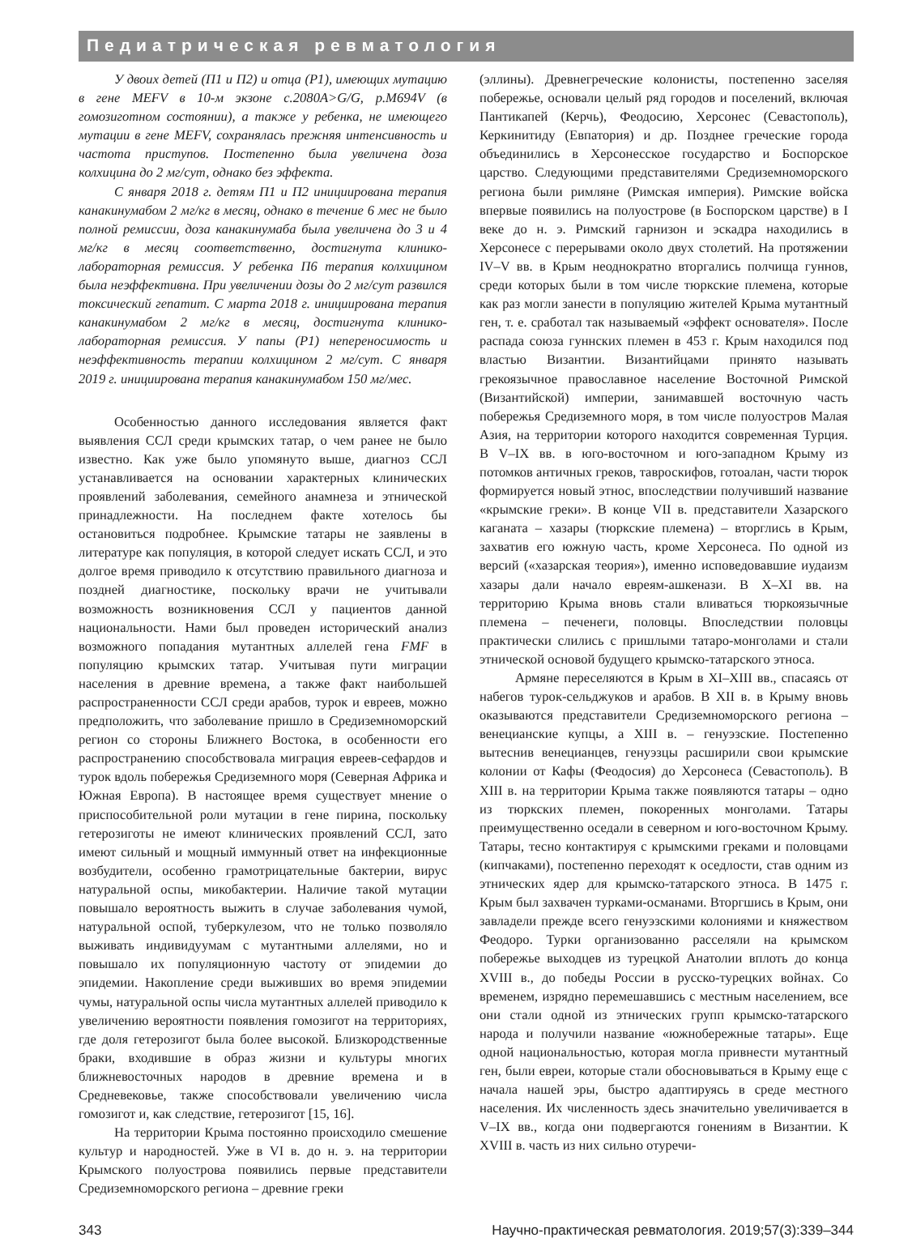Педиатрическая ревматология
У двоих детей (П1 и П2) и отца (Р1), имеющих мутацию в гене MEFV в 10-м экзоне с.2080A>G/G, p.M694V (в гомозиготном состоянии), а также у ребенка, не имеющего мутации в гене MEFV, сохранялась прежняя интенсивность и частота приступов. Постепенно была увеличена доза колхицина до 2 мг/сут, однако без эффекта.
С января 2018 г. детям П1 и П2 инициирована терапия канакинумабом 2 мг/кг в месяц, однако в течение 6 мес не было полной ремиссии, доза канакинумаба была увеличена до 3 и 4 мг/кг в месяц соответственно, достигнута клинико-лабораторная ремиссия. У ребенка П6 терапия колхицином была неэффективна. При увеличении дозы до 2 мг/сут развился токсический гепатит. С марта 2018 г. инициирована терапия канакинумабом 2 мг/кг в месяц, достигнута клинико-лабораторная ремиссия. У папы (Р1) непереносимость и неэффективность терапии колхицином 2 мг/сут. С января 2019 г. инициирована терапия канакинумабом 150 мг/мес.
Особенностью данного исследования является факт выявления ССЛ среди крымских татар, о чем ранее не было известно. Как уже было упомянуто выше, диагноз ССЛ устанавливается на основании характерных клинических проявлений заболевания, семейного анамнеза и этнической принадлежности. На последнем факте хотелось бы остановиться подробнее. Крымские татары не заявлены в литературе как популяция, в которой следует искать ССЛ, и это долгое время приводило к отсутствию правильного диагноза и поздней диагностике, поскольку врачи не учитывали возможность возникновения ССЛ у пациентов данной национальности. Нами был проведен исторический анализ возможного попадания мутантных аллелей гена FMF в популяцию крымских татар. Учитывая пути миграции населения в древние времена, а также факт наибольшей распространенности ССЛ среди арабов, турок и евреев, можно предположить, что заболевание пришло в Средиземноморский регион со стороны Ближнего Востока, в особенности его распространению способствовала миграция евреев-сефардов и турок вдоль побережья Средиземного моря (Северная Африка и Южная Европа). В настоящее время существует мнение о приспособительной роли мутации в гене пирина, поскольку гетерозиготы не имеют клинических проявлений ССЛ, зато имеют сильный и мощный иммунный ответ на инфекционные возбудители, особенно грамотрицательные бактерии, вирус натуральной оспы, микобактерии. Наличие такой мутации повышало вероятность выжить в случае заболевания чумой, натуральной оспой, туберкулезом, что не только позволяло выживать индивидуумам с мутантными аллелями, но и повышало их популяционную частоту от эпидемии до эпидемии. Накопление среди выживших во время эпидемии чумы, натуральной оспы числа мутантных аллелей приводило к увеличению вероятности появления гомозигот на территориях, где доля гетерозигот была более высокой. Близкородственные браки, входившие в образ жизни и культуры многих ближневосточных народов в древние времена и в Средневековье, также способствовали увеличению числа гомозигот и, как следствие, гетерозигот [15, 16].
На территории Крыма постоянно происходило смешение культур и народностей. Уже в VI в. до н. э. на территории Крымского полуострова появились первые представители Средиземноморского региона – древние греки
(эллины). Древнегреческие колонисты, постепенно заселяя побережье, основали целый ряд городов и поселений, включая Пантикапей (Керчь), Феодосию, Херсонес (Севастополь), Керкинитиду (Евпатория) и др. Позднее греческие города объединились в Херсонесское государство и Боспорское царство. Следующими представителями Средиземноморского региона были римляне (Римская империя). Римские войска впервые появились на полуострове (в Боспорском царстве) в I веке до н. э. Римский гарнизон и эскадра находились в Херсонесе с перерывами около двух столетий. На протяжении IV–V вв. в Крым неоднократно вторгались полчища гуннов, среди которых были в том числе тюркские племена, которые как раз могли занести в популяцию жителей Крыма мутантный ген, т. е. сработал так называемый «эффект основателя». После распада союза гуннских племен в 453 г. Крым находился под властью Византии. Византийцами принято называть грекоязычное православное население Восточной Римской (Византийской) империи, занимавшей восточную часть побережья Средиземного моря, в том числе полуостров Малая Азия, на территории которого находится современная Турция. В V–IX вв. в юго-восточном и юго-западном Крыму из потомков античных греков, тавроскифов, готоалан, части тюрок формируется новый этнос, впоследствии получивший название «крымские греки». В конце VII в. представители Хазарского каганата – хазары (тюркские племена) – вторглись в Крым, захватив его южную часть, кроме Херсонеса. По одной из версий («хазарская теория»), именно исповедовавшие иудаизм хазары дали начало евреям-ашкенази. В X–XI вв. на территорию Крыма вновь стали вливаться тюркоязычные племена – печенеги, половцы. Впоследствии половцы практически слились с пришлыми татаро-монголами и стали этнической основой будущего крымско-татарского этноса.
Армяне переселяются в Крым в XI–XIII вв., спасаясь от набегов турок-сельджуков и арабов. В XII в. в Крыму вновь оказываются представители Средиземноморского региона – венецианские купцы, а XIII в. – генуэзские. Постепенно вытеснив венецианцев, генуэзцы расширили свои крымские колонии от Кафы (Феодосия) до Херсонеса (Севастополь). В XIII в. на территории Крыма также появляются татары – одно из тюркских племен, покоренных монголами. Татары преимущественно оседали в северном и юго-восточном Крыму. Татары, тесно контактируя с крымскими греками и половцами (кипчаками), постепенно переходят к оседлости, став одним из этнических ядер для крымско-татарского этноса. В 1475 г. Крым был захвачен турками-османами. Вторгшись в Крым, они завладели прежде всего генуэзскими колониями и княжеством Феодоро. Турки организованно расселяли на крымском побережье выходцев из турецкой Анатолии вплоть до конца XVIII в., до победы России в русско-турецких войнах. Со временем, изрядно перемешавшись с местным населением, все они стали одной из этнических групп крымско-татарского народа и получили название «южнобережные татары». Еще одной национальностью, которая могла привнести мутантный ген, были евреи, которые стали обосновываться в Крыму еще с начала нашей эры, быстро адаптируясь в среде местного населения. Их численность здесь значительно увеличивается в V–IX вв., когда они подвергаются гонениям в Византии. К XVIII в. часть из них сильно отуречи-
343 Научно-практическая ревматология. 2019;57(3):339–344